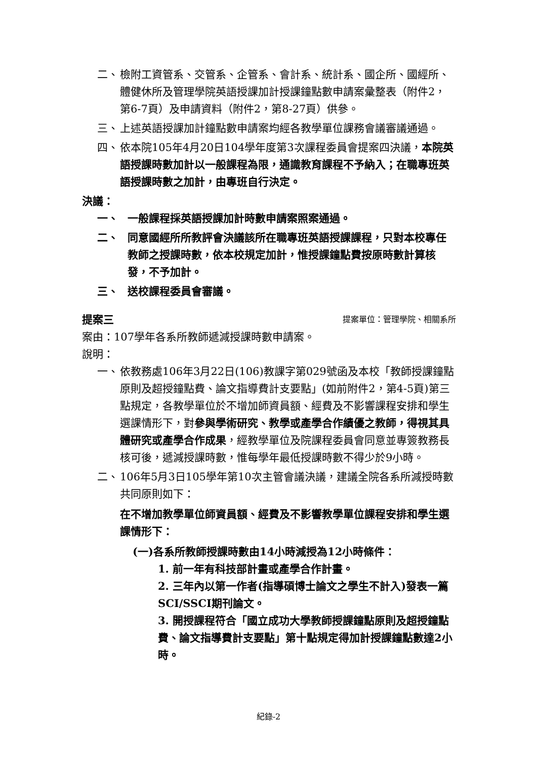二、 檢附工資管系、交管系、企管系、會計系、統計系、國企所、國經所、體健休所及管理學院英語授課加計授課鐘點數申請案彙整表（附件2，第6-7頁）及申請資料（附件2，第8-27頁）供參。
三、 上述英語授課加計鐘點數申請案均經各教學單位課務會議審議通過。
四、 依本院105年4月20日104學年度第3次課程委員會提案四決議，本院英語授課時數加計以一般課程為限，通識教育課程不予納入；在職專班英語授課時數之加計，由專班自行決定。
決議：
一、 一般課程採英語授課加計時數申請案照案通過。
二、 同意國經所所教評會決議該所在職專班英語授課課程，只對本校專任教師之授課時數，依本校規定加計，惟授課鐘點費按原時數計算核發，不予加計。
三、 送校課程委員會審議。
提案三 提案單位：管理學院、相關系所
案由：107學年各系所教師遞減授課時數申請案。
說明：
一、 依教務處106年3月22日(106)教課字第029號函及本校「教師授課鐘點原則及超授鐘點費、論文指導費計支要點」(如前附件2，第4-5頁)第三點規定，各教學單位於不增加師資員額、經費及不影響課程安排和學生選課情形下，對參與學術研究、教學或產學合作績優之教師，得視其具體研究或產學合作成果，經教學單位及院課程委員會同意並專簽教務長核可後，遞減授課時數，惟每學年最低授課時數不得少於9小時。
二、 106年5月3日105學年第10次主管會議決議，建議全院各系所減授時數共同原則如下：
在不增加教學單位師資員額、經費及不影響教學單位課程安排和學生選課情形下：
(一)各系所教師授課時數由14小時減授為12小時條件：
1. 前一年有科技部計畫或產學合作計畫。
2. 三年內以第一作者(指導碩博士論文之學生不計入)發表一篇SCI/SSCI期刊論文。
3. 開授課程符合「國立成功大學教師授課鐘點原則及超授鐘點費、論文指導費計支要點」第十點規定得加計授課鐘點數達2小時。
紀錄-2